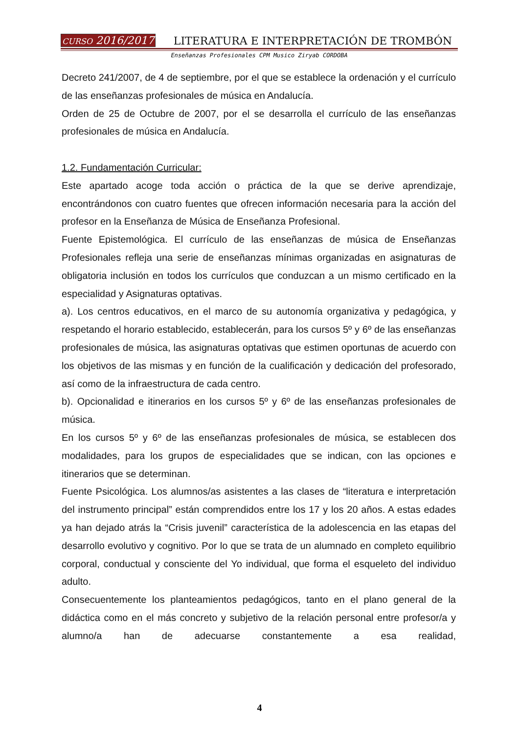CURSO 2016/2017 LITERATURA E INTERPRETACIÓN DE TROMBÓN
Enseñanzas Profesionales CPM Musico Ziryab CORDOBA
Decreto 241/2007, de 4 de septiembre, por el que se establece la ordenación y el currículo de las enseñanzas profesionales de música en Andalucía.
Orden de 25 de Octubre de 2007, por el se desarrolla el currículo de las enseñanzas profesionales de música en Andalucía.
1.2. Fundamentación Curricular:
Este apartado acoge toda acción o práctica de la que se derive aprendizaje, encontrándonos con cuatro fuentes que ofrecen información necesaria para la acción del profesor en la Enseñanza de Música de Enseñanza Profesional.
Fuente Epistemológica. El currículo de las enseñanzas de música de Enseñanzas Profesionales refleja una serie de enseñanzas mínimas organizadas en asignaturas de obligatoria inclusión en todos los currículos que conduzcan a un mismo certificado en la especialidad y Asignaturas optativas.
a). Los centros educativos, en el marco de su autonomía organizativa y pedagógica, y respetando el horario establecido, establecerán, para los cursos 5º y 6º de las enseñanzas profesionales de música, las asignaturas optativas que estimen oportunas de acuerdo con los objetivos de las mismas y en función de la cualificación y dedicación del profesorado, así como de la infraestructura de cada centro.
b). Opcionalidad e itinerarios en los cursos 5º y 6º de las enseñanzas profesionales de música.
En los cursos 5º y 6º de las enseñanzas profesionales de música, se establecen dos modalidades, para los grupos de especialidades que se indican, con las opciones e itinerarios que se determinan.
Fuente Psicológica. Los alumnos/as asistentes a las clases de “literatura e interpretación del instrumento principal” están comprendidos entre los 17 y los 20 años. A estas edades ya han dejado atrás la “Crisis juvenil” característica de la adolescencia en las etapas del desarrollo evolutivo y cognitivo. Por lo que se trata de un alumnado en completo equilibrio corporal, conductual y consciente del Yo individual, que forma el esqueleto del individuo adulto.
Consecuentemente los planteamientos pedagógicos, tanto en el plano general de la didáctica como en el más concreto y subjetivo de la relación personal entre profesor/a y alumno/a han de adecuarse constantemente a esa realidad,
4